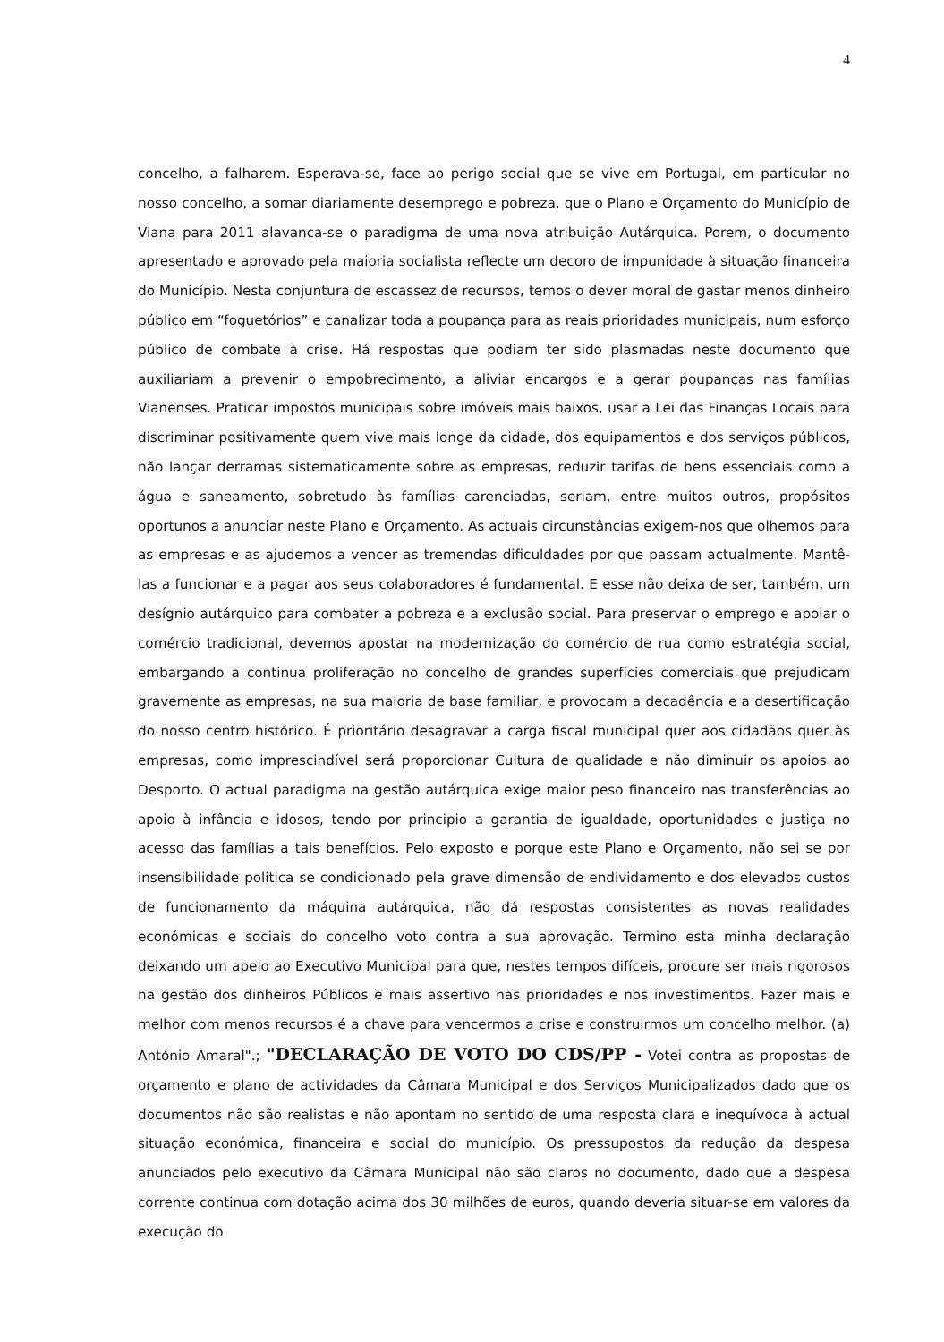4
concelho, a falharem. Esperava-se, face ao perigo social que se vive em Portugal, em particular no nosso concelho, a somar diariamente desemprego e pobreza, que o Plano e Orçamento do Município de Viana para 2011 alavanca-se o paradigma de uma nova atribuição Autárquica. Porem, o documento apresentado e aprovado pela maioria socialista reflecte um decoro de impunidade à situação financeira do Município. Nesta conjuntura de escassez de recursos, temos o dever moral de gastar menos dinheiro público em “foguetórios” e canalizar toda a poupança para as reais prioridades municipais, num esforço público de combate à crise. Há respostas que podiam ter sido plasmadas neste documento que auxiliariam a prevenir o empobrecimento, a aliviar encargos e a gerar poupanças nas famílias Vianenses. Praticar impostos municipais sobre imóveis mais baixos, usar a Lei das Finanças Locais para discriminar positivamente quem vive mais longe da cidade, dos equipamentos e dos serviços públicos, não lançar derramas sistematicamente sobre as empresas, reduzir tarifas de bens essenciais como a água e saneamento, sobretudo às famílias carenciadas, seriam, entre muitos outros, propósitos oportunos a anunciar neste Plano e Orçamento. As actuais circunstâncias exigem-nos que olhemos para as empresas e as ajudemos a vencer as tremendas dificuldades por que passam actualmente. Mantê-las a funcionar e a pagar aos seus colaboradores é fundamental. E esse não deixa de ser, também, um desígnio autárquico para combater a pobreza e a exclusão social. Para preservar o emprego e apoiar o comércio tradicional, devemos apostar na modernização do comércio de rua como estratégia social, embargando a continua proliferação no concelho de grandes superfícies comerciais que prejudicam gravemente as empresas, na sua maioria de base familiar, e provocam a decadência e a desertificação do nosso centro histórico. É prioritário desagravar a carga fiscal municipal quer aos cidadãos quer às empresas, como imprescindível será proporcionar Cultura de qualidade e não diminuir os apoios ao Desporto. O actual paradigma na gestão autárquica exige maior peso financeiro nas transferências ao apoio à infância e idosos, tendo por principio a garantia de igualdade, oportunidades e justiça no acesso das famílias a tais benefícios. Pelo exposto e porque este Plano e Orçamento, não sei se por insensibilidade politica se condicionado pela grave dimensão de endividamento e dos elevados custos de funcionamento da máquina autárquica, não dá respostas consistentes as novas realidades económicas e sociais do concelho voto contra a sua aprovação. Termino esta minha declaração deixando um apelo ao Executivo Municipal para que, nestes tempos difíceis, procure ser mais rigorosos na gestão dos dinheiros Públicos e mais assertivo nas prioridades e nos investimentos. Fazer mais e melhor com menos recursos é a chave para vencermos a crise e construirmos um concelho melhor. (a) António Amaral".; "DECLARAÇÃO DE VOTO DO CDS/PP - Votei contra as propostas de orçamento e plano de actividades da Câmara Municipal e dos Serviços Municipalizados dado que os documentos não são realistas e não apontam no sentido de uma resposta clara e inequívoca à actual situação económica, financeira e social do município. Os pressupostos da redução da despesa anunciados pelo executivo da Câmara Municipal não são claros no documento, dado que a despesa corrente continua com dotação acima dos 30 milhões de euros, quando deveria situar-se em valores da execução do